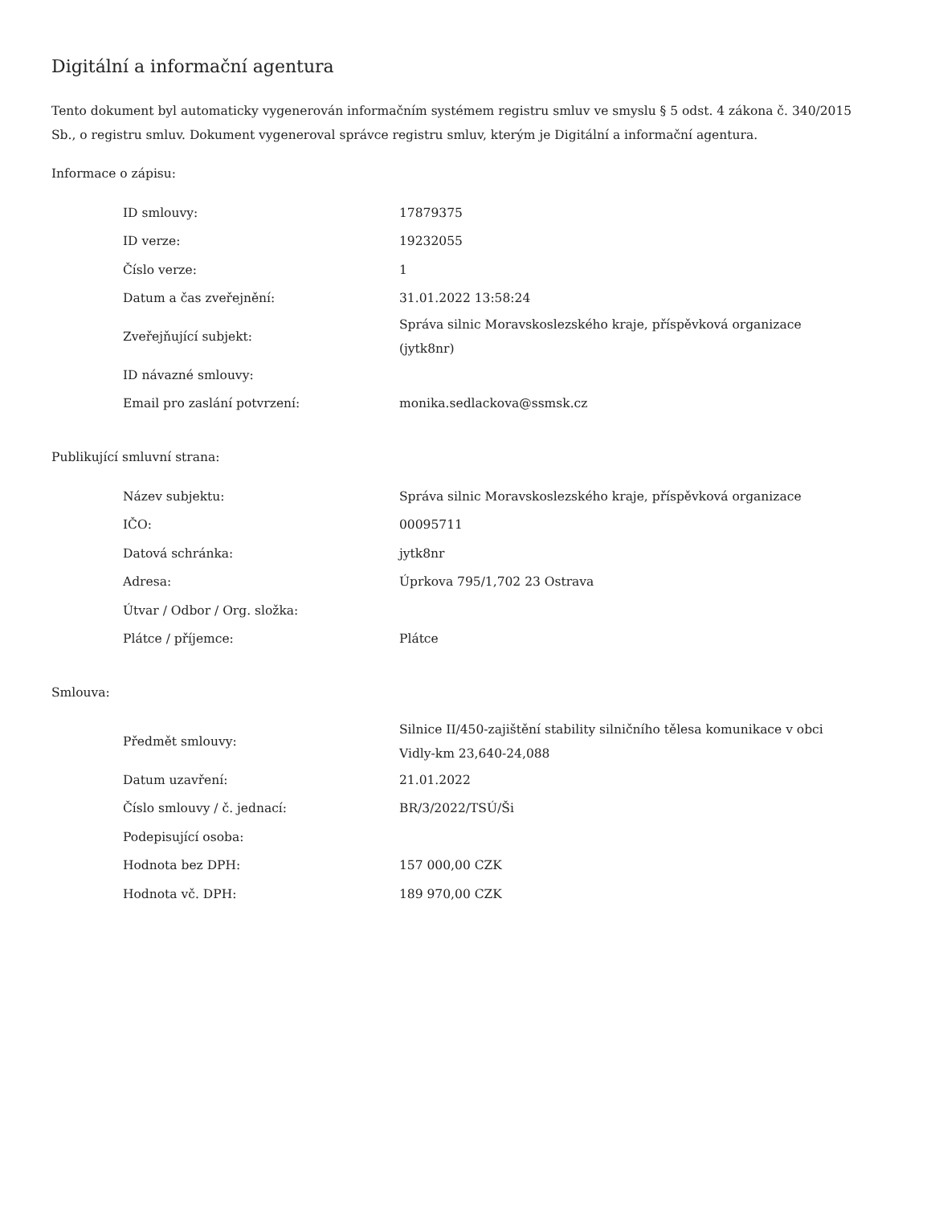Digitální a informační agentura
Tento dokument byl automaticky vygenerován informačním systémem registru smluv ve smyslu § 5 odst. 4 zákona č. 340/2015 Sb., o registru smluv. Dokument vygeneroval správce registru smluv, kterým je Digitální a informační agentura.
Informace o zápisu:
| ID smlouvy: | 17879375 |
| ID verze: | 19232055 |
| Číslo verze: | 1 |
| Datum a čas zveřejnění: | 31.01.2022 13:58:24 |
| Zveřejňující subjekt: | Správa silnic Moravskoslezského kraje, příspěvková organizace (jytk8nr) |
| ID návazné smlouvy: | |
| Email pro zaslání potvrzení: | monika.sedlackova@ssmsk.cz |
Publikující smluvní strana:
| Název subjektu: | Správa silnic Moravskoslezského kraje, příspěvková organizace |
| IČO: | 00095711 |
| Datová schránka: | jytk8nr |
| Adresa: | Úprkova 795/1,702 23 Ostrava |
| Útvar / Odbor / Org. složka: | |
| Plátce / příjemce: | Plátce |
Smlouva:
| Předmět smlouvy: | Silnice II/450-zajištění stability silničního tělesa komunikace v obci Vidly-km 23,640-24,088 |
| Datum uzavření: | 21.01.2022 |
| Číslo smlouvy / č. jednací: | BR/3/2022/TSÚ/Ši |
| Podepisující osoba: | |
| Hodnota bez DPH: | 157 000,00 CZK |
| Hodnota vč. DPH: | 189 970,00 CZK |